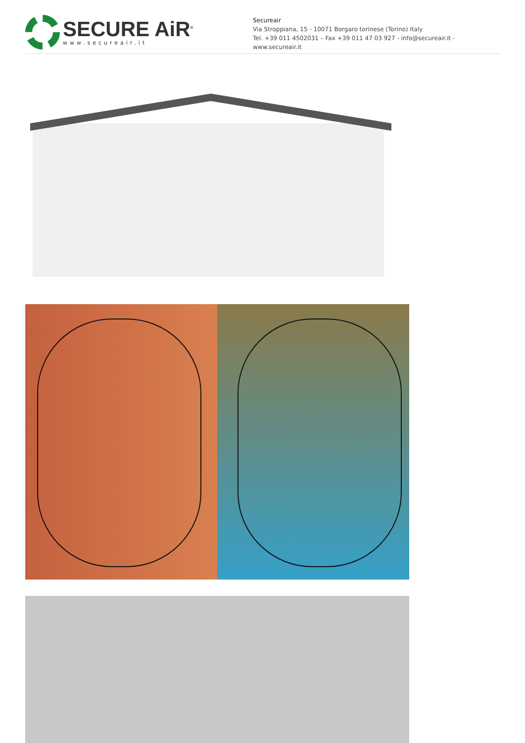SECURE AiR<sup>®</sup>
www.secureair.it
Secureair
Via Stroppiana, 15 - 10071 Borgaro torinese (Torino) Italy
Tel. +39 011 4502031 – Fax +39 011 47 03 927 - info@secureair.it - www.secureair.it